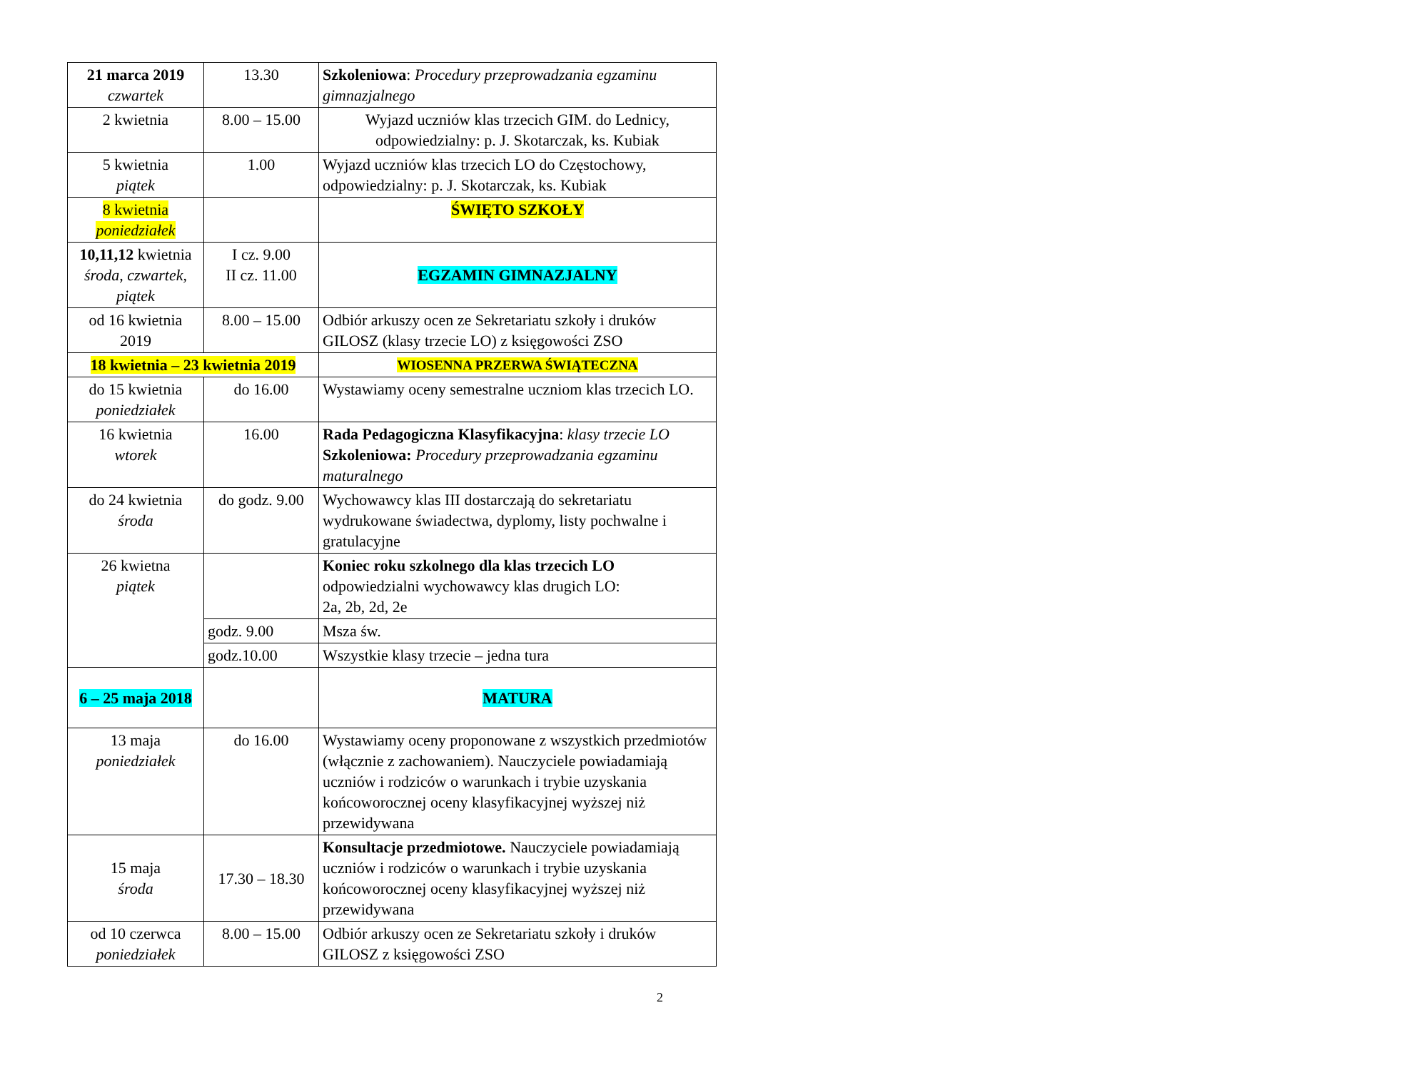| 21 marca 2019 czwartek | 13.30 | Szkoleniowa : Procedury przeprowadzania egzaminu gimnazjalnego |
| 2 kwietnia | 8.00 – 15.00 | Wyjazd uczniów klas trzecich GIM. do Lednicy, odpowiedzialny: p. J. Skotarczak, ks. Kubiak |
| 5 kwietnia piątek | 1.00 | Wyjazd uczniów klas trzecich LO do Częstochowy, odpowiedzialny: p. J. Skotarczak, ks. Kubiak |
| 8 kwietnia poniedziałek | | ŚWIĘTO SZKOŁY |
| 10,11,12 kwietnia środa, czwartek, piątek | I cz. 9.00 II cz. 11.00 | EGZAMIN GIMNAZJALNY |
| od 16 kwietnia 2019 | 8.00 – 15.00 | Odbiór arkuszy ocen ze Sekretariatu szkoły i druków GILOSZ (klasy trzecie LO) z księgowości ZSO |
| 18 kwietnia – 23 kwietnia 2019 | | WIOSENNA PRZERWA ŚWIĄTECZNA |
| do 15 kwietnia poniedziałek | do 16.00 | Wystawiamy oceny semestralne uczniom klas trzecich LO. |
| 16 kwietnia wtorek | 16.00 | Rada Pedagogiczna Klasyfikacyjna : klasy trzecie LO Szkoleniowa: Procedury przeprowadzania egzaminu maturalnego |
| do 24 kwietnia środa | do godz. 9.00 | Wychowawcy klas III dostarczają do sekretariatu wydrukowane świadectwa, dyplomy, listy pochwalne i gratulacyjne |
| 26 kwietna piątek | | Koniec roku szkolnego dla klas trzecich LO odpowiedzialni wychowawcy klas drugich LO: 2a, 2b, 2d, 2e |
| | godz. 9.00 | Msza św. |
| | godz.10.00 | Wszystkie klasy trzecie – jedna tura |
| 6 – 25 maja 2018 | | MATURA |
| 13 maja poniedziałek | do 16.00 | Wystawiamy oceny proponowane z wszystkich przedmiotów (włącznie z zachowaniem). Nauczyciele powiadamiają uczniów i rodziców o warunkach i trybie uzyskania końcoworocznej oceny klasyfikacyjnej wyższej niż przewidywana |
| 15 maja środa | 17.30 – 18.30 | Konsultacje przedmiotowe. Nauczyciele powiadamiają uczniów i rodziców o warunkach i trybie uzyskania końcoworocznej oceny klasyfikacyjnej wyższej niż przewidywana |
| od 10 czerwca poniedziałek | 8.00 – 15.00 | Odbiór arkuszy ocen ze Sekretariatu szkoły i druków GILOSZ z księgowości ZSO |
2